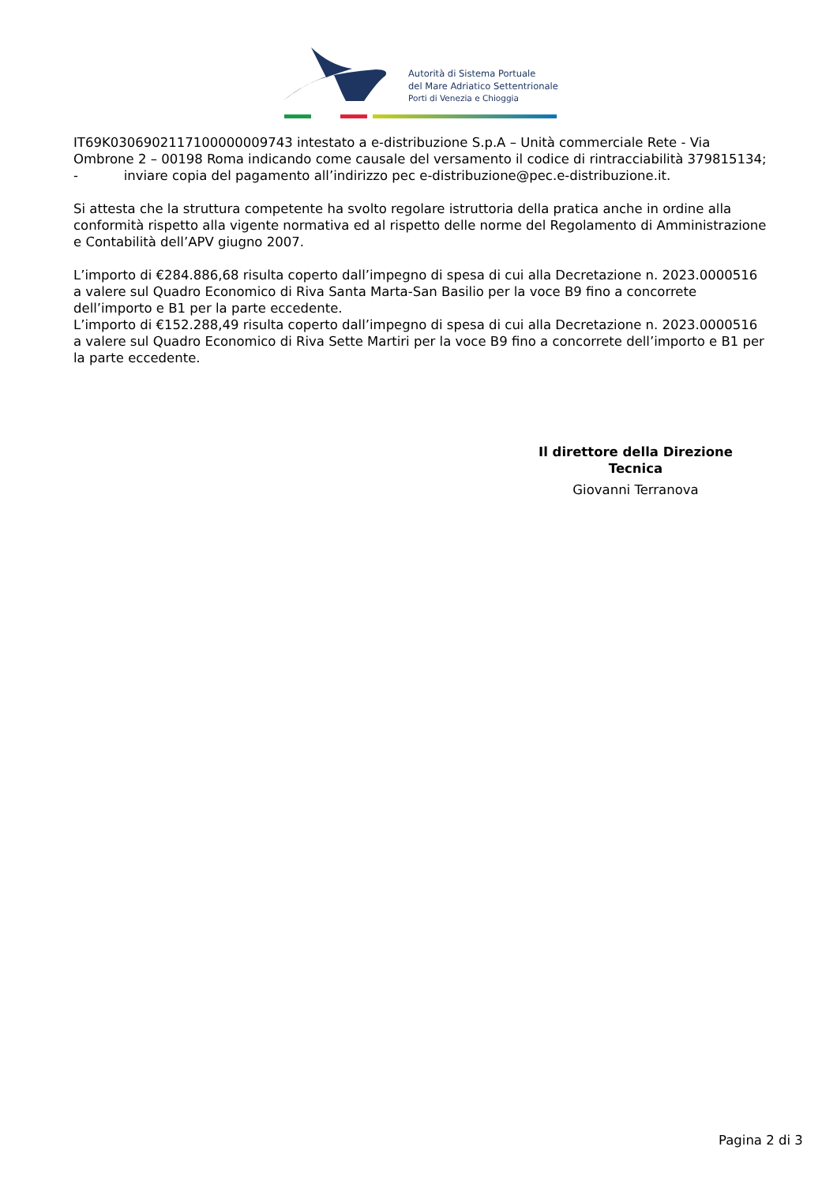Autorità di Sistema Portuale
del Mare Adriatico Settentrionale
Porti di Venezia e Chioggia
IT69K0306902117100000009743 intestato a e-distribuzione S.p.A – Unità commerciale Rete - Via Ombrone 2 – 00198 Roma indicando come causale del versamento il codice di rintracciabilità 379815134;
- inviare copia del pagamento all’indirizzo pec e-distribuzione@pec.e-distribuzione.it.
Si attesta che la struttura competente ha svolto regolare istruttoria della pratica anche in ordine alla conformità rispetto alla vigente normativa ed al rispetto delle norme del Regolamento di Amministrazione e Contabilità dell’APV giugno 2007.
L’importo di €284.886,68 risulta coperto dall’impegno di spesa di cui alla Decretazione n. 2023.0000516 a valere sul Quadro Economico di Riva Santa Marta-San Basilio per la voce B9 fino a concorrete dell’importo e B1 per la parte eccedente.
L’importo di €152.288,49 risulta coperto dall’impegno di spesa di cui alla Decretazione n. 2023.0000516 a valere sul Quadro Economico di Riva Sette Martiri per la voce B9 fino a concorrete dell’importo e B1 per la parte eccedente.
Il direttore della Direzione Tecnica
Giovanni Terranova
Pagina 2 di 3